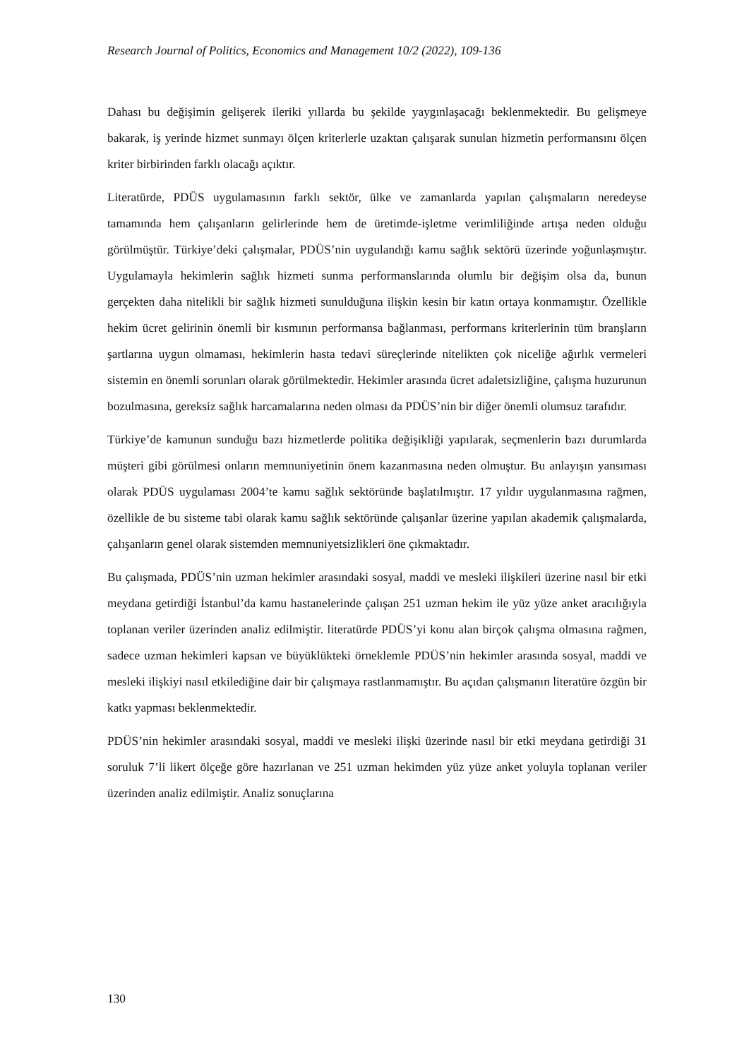Research Journal of Politics, Economics and Management 10/2 (2022), 109-136
Dahası bu değişimin gelişerek ileriki yıllarda bu şekilde yaygınlaşacağı beklenmektedir. Bu gelişmeye bakarak, iş yerinde hizmet sunmayı ölçen kriterlerle uzaktan çalışarak sunulan hizmetin performansını ölçen kriter birbirinden farklı olacağı açıktır.
Literatürde, PDÜS uygulamasının farklı sektör, ülke ve zamanlarda yapılan çalışmaların neredeyse tamamında hem çalışanların gelirlerinde hem de üretimde-işletme verimliliğinde artışa neden olduğu görülmüştür. Türkiye’deki çalışmalar, PDÜS’nin uygulandığı kamu sağlık sektörü üzerinde yoğunlaşmıştır. Uygulamayla hekimlerin sağlık hizmeti sunma performanslarında olumlu bir değişim olsa da, bunun gerçekten daha nitelikli bir sağlık hizmeti sunulduğuna ilişkin kesin bir katın ortaya konmamıştır. Özellikle hekim ücret gelirinin önemli bir kısmının performansa bağlanması, performans kriterlerinin tüm branşların şartlarına uygun olmaması, hekimlerin hasta tedavi süreçlerinde nitelikten çok niceliğe ağırlık vermeleri sistemin en önemli sorunları olarak görülmektedir. Hekimler arasında ücret adaletsizliğine, çalışma huzurunun bozulmasına, gereksiz sağlık harcamalarına neden olması da PDÜS’nin bir diğer önemli olumsuz tarafıdır.
Türkiye’de kamunun sunduğu bazı hizmetlerde politika değişikliği yapılarak, seçmenlerin bazı durumlarda müşteri gibi görülmesi onların memnuniyetinin önem kazanmasına neden olmuştur. Bu anlayışın yansıması olarak PDÜS uygulaması 2004’te kamu sağlık sektöründe başlatılmıştır. 17 yıldır uygulanmasına rağmen, özellikle de bu sisteme tabi olarak kamu sağlık sektöründe çalışanlar üzerine yapılan akademik çalışmalarda, çalışanların genel olarak sistemden memnuniyetsizlikleri öne çıkmaktadır.
Bu çalışmada, PDÜS’nin uzman hekimler arasındaki sosyal, maddi ve mesleki ilişkileri üzerine nasıl bir etki meydana getirdiği İstanbul’da kamu hastanelerinde çalışan 251 uzman hekim ile yüz yüze anket aracılığıyla toplanan veriler üzerinden analiz edilmiştir. literatürde PDÜS’yi konu alan birçok çalışma olmasına rağmen, sadece uzman hekimleri kapsan ve büyüklükteki örneklemle PDÜS’nin hekimler arasında sosyal, maddi ve mesleki ilişkiyi nasıl etkilediğine dair bir çalışmaya rastlanmamıştır. Bu açıdan çalışmanın literatüre özgün bir katkı yapması beklenmektedir.
PDÜS’nin hekimler arasındaki sosyal, maddi ve mesleki ilişki üzerinde nasıl bir etki meydana getirdiği 31 soruluk 7’li likert ölçeğe göre hazırlanan ve 251 uzman hekimden yüz yüze anket yoluyla toplanan veriler üzerinden analiz edilmiştir. Analiz sonuçlarına
130